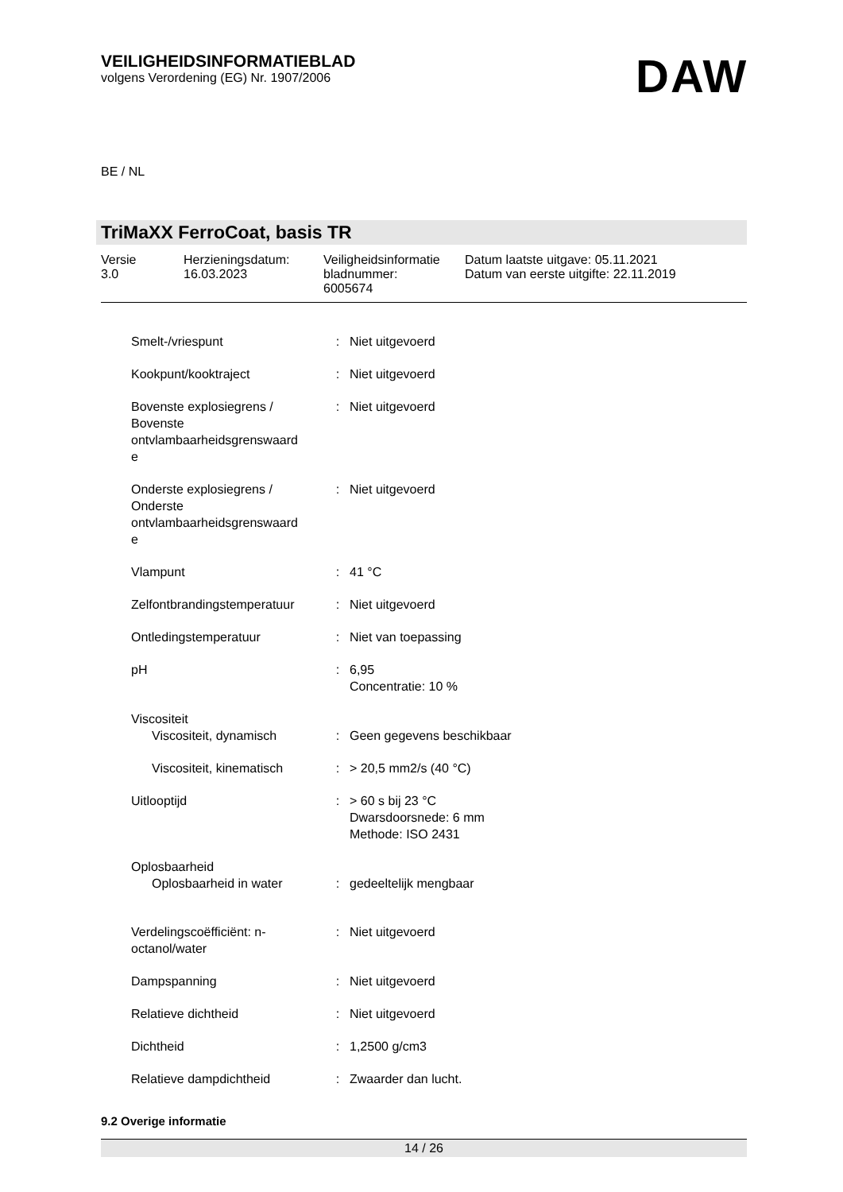VEILIGHEIDSINFORMATIEBLAD
volgens Verordening (EG) Nr. 1907/2006
DAW
BE / NL
TriMaXX FerroCoat, basis TR
| Versie 3.0 | Herzieningsdatum: 16.03.2023 | Veiligheidsinformatie bladnummer: 6005674 | Datum laatste uitgave: 05.11.2021 Datum van eerste uitgifte: 22.11.2019 |
| Smelt-/vriespunt | : | Niet uitgevoerd |
| Kookpunt/kooktraject | : | Niet uitgevoerd |
| Bovenste explosiegrens / Bovenste ontvlambaarheidsgrenswaard e | : | Niet uitgevoerd |
| Onderste explosiegrens / Onderste ontvlambaarheidsgrenswaard e | : | Niet uitgevoerd |
| Vlampunt | : | 41 °C |
| Zelfontbrandingstemperatuur | : | Niet uitgevoerd |
| Ontledingstemperatuur | : | Niet van toepassing |
| pH | : | 6,95 Concentratie: 10 % |
| Viscositeit | | |
| Viscositeit, dynamisch | : | Geen gegevens beschikbaar |
| Viscositeit, kinematisch | : | > 20,5 mm2/s (40 °C) |
| Uitlooptijd | : | > 60 s bij 23 °C Dwarsdoorsnede: 6 mm Methode: ISO 2431 |
| Oplosbaarheid | | |
| Oplosbaarheid in water | : | gedeeltelijk mengbaar |
| Verdelingscoëfficiënt: n- octanol/water | : | Niet uitgevoerd |
| Dampspanning | : | Niet uitgevoerd |
| Relatieve dichtheid | : | Niet uitgevoerd |
| Dichtheid | : | 1,2500 g/cm3 |
| Relatieve dampdichtheid | : | Zwaarder dan lucht. |
9.2 Overige informatie
14 / 26